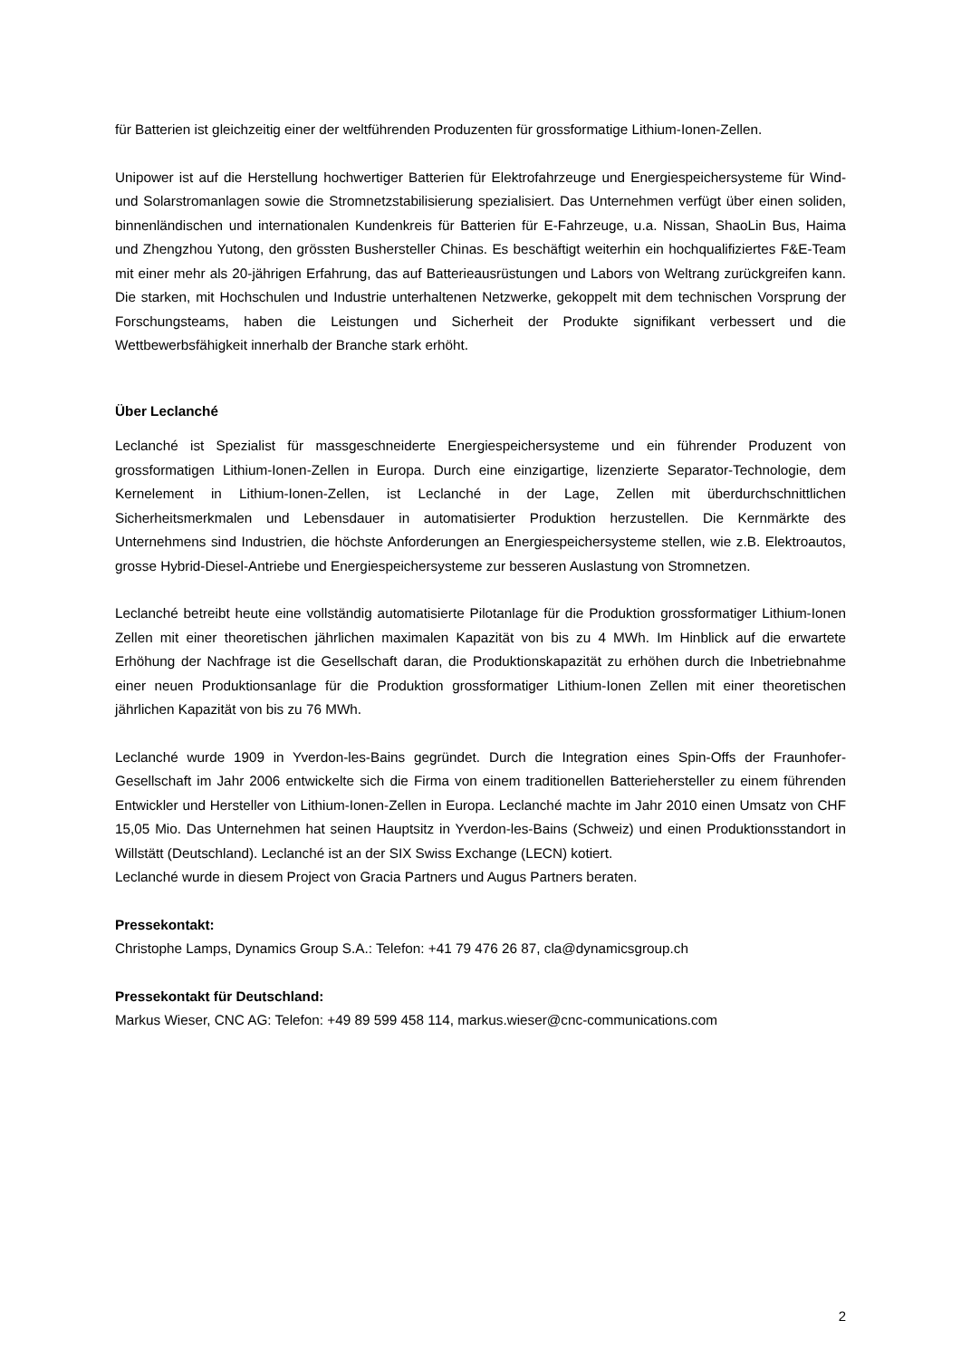für Batterien ist gleichzeitig einer der weltführenden Produzenten für grossformatige Lithium-Ionen-Zellen.
Unipower ist auf die Herstellung hochwertiger Batterien für Elektrofahrzeuge und Energiespeichersysteme für Wind- und Solarstromanlagen sowie die Stromnetzstabilisierung spezialisiert. Das Unternehmen verfügt über einen soliden, binnenländischen und internationalen Kundenkreis für Batterien für E-Fahrzeuge, u.a. Nissan, ShaoLin Bus, Haima und Zhengzhou Yutong, den grössten Bushersteller Chinas. Es beschäftigt weiterhin ein hochqualifiziertes F&E-Team mit einer mehr als 20-jährigen Erfahrung, das auf Batterieausrüstungen und Labors von Weltrang zurückgreifen kann. Die starken, mit Hochschulen und Industrie unterhaltenen Netzwerke, gekoppelt mit dem technischen Vorsprung der Forschungsteams, haben die Leistungen und Sicherheit der Produkte signifikant verbessert und die Wettbewerbsfähigkeit innerhalb der Branche stark erhöht.
Über Leclanché
Leclanché ist Spezialist für massgeschneiderte Energiespeichersysteme und ein führender Produzent von grossformatigen Lithium-Ionen-Zellen in Europa. Durch eine einzigartige, lizenzierte Separator-Technologie, dem Kernelement in Lithium-Ionen-Zellen, ist Leclanché in der Lage, Zellen mit überdurchschnittlichen Sicherheitsmerkmalen und Lebensdauer in automatisierter Produktion herzustellen. Die Kernmärkte des Unternehmens sind Industrien, die höchste Anforderungen an Energiespeichersysteme stellen, wie z.B. Elektroautos, grosse Hybrid-Diesel-Antriebe und Energiespeichersysteme zur besseren Auslastung von Stromnetzen.
Leclanché betreibt heute eine vollständig automatisierte Pilotanlage für die Produktion grossformatiger Lithium-Ionen Zellen mit einer theoretischen jährlichen maximalen Kapazität von bis zu 4 MWh. Im Hinblick auf die erwartete Erhöhung der Nachfrage ist die Gesellschaft daran, die Produktionskapazität zu erhöhen durch die Inbetriebnahme einer neuen Produktionsanlage für die Produktion grossformatiger Lithium-Ionen Zellen mit einer theoretischen jährlichen Kapazität von bis zu 76 MWh.
Leclanché wurde 1909 in Yverdon-les-Bains gegründet. Durch die Integration eines Spin-Offs der Fraunhofer-Gesellschaft im Jahr 2006 entwickelte sich die Firma von einem traditionellen Batteriehersteller zu einem führenden Entwickler und Hersteller von Lithium-Ionen-Zellen in Europa. Leclanché machte im Jahr 2010 einen Umsatz von CHF 15,05 Mio. Das Unternehmen hat seinen Hauptsitz in Yverdon-les-Bains (Schweiz) und einen Produktionsstandort in Willstätt (Deutschland). Leclanché ist an der SIX Swiss Exchange (LECN) kotiert.
Leclanché wurde in diesem Project von Gracia Partners und Augus Partners beraten.
Pressekontakt:
Christophe Lamps, Dynamics Group S.A.: Telefon: +41 79 476 26 87, cla@dynamicsgroup.ch
Pressekontakt für Deutschland:
Markus Wieser, CNC AG: Telefon: +49 89 599 458 114, markus.wieser@cnc-communications.com
2